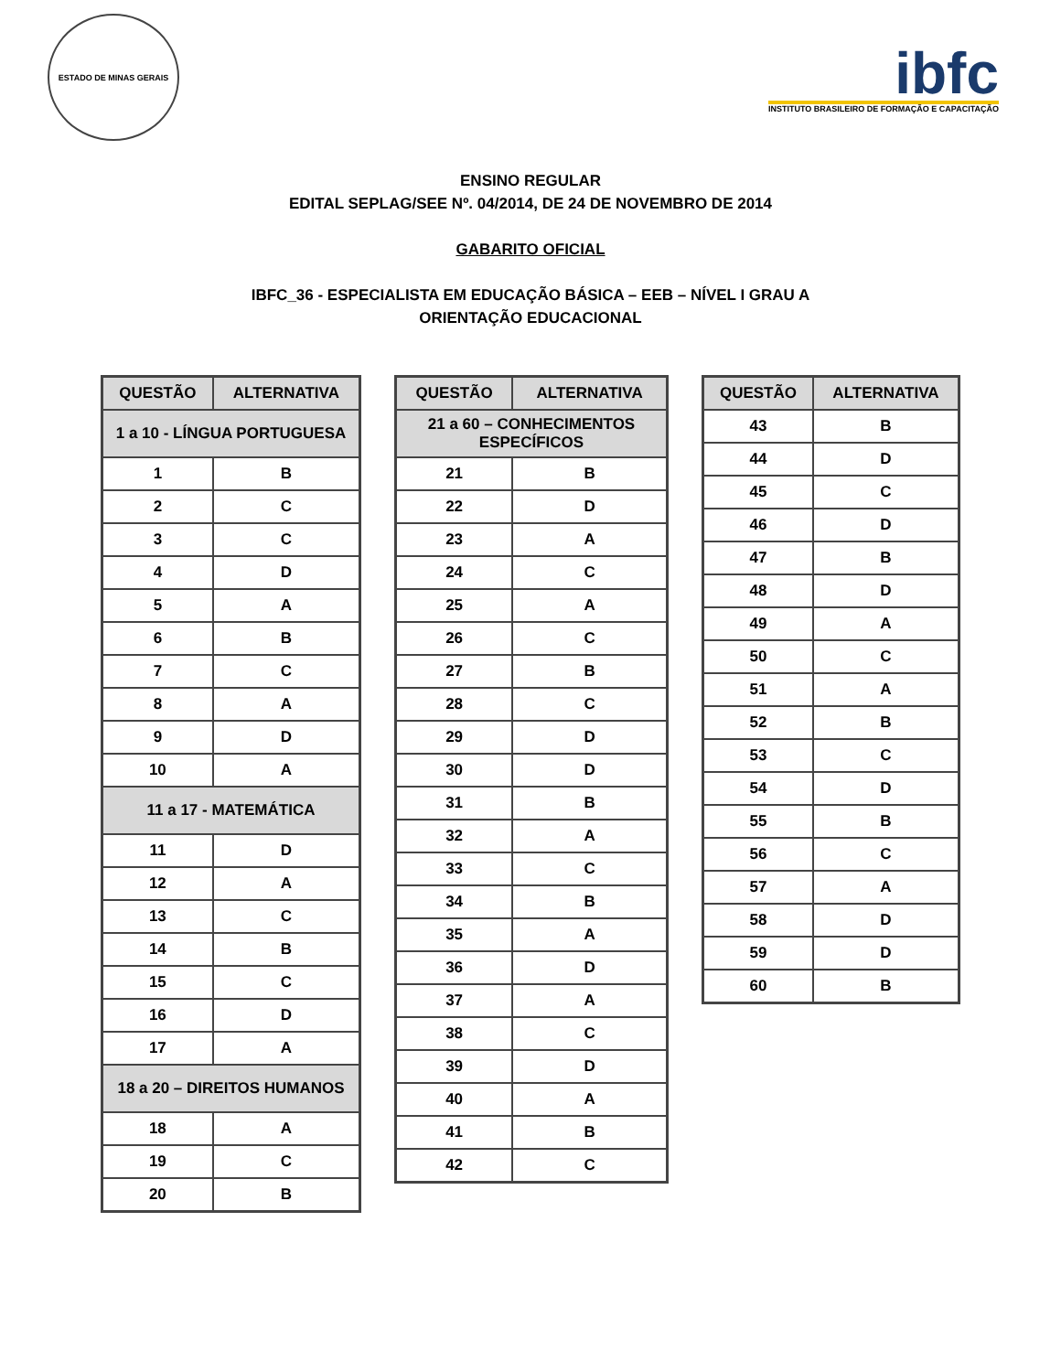ESTADO DE MINAS GERAIS
ibfc
INSTITUTO BRASILEIRO DE FORMAÇÃO E CAPACITAÇÃO
ENSINO REGULAR
EDITAL SEPLAG/SEE Nº. 04/2014, DE 24 DE NOVEMBRO DE 2014
GABARITO OFICIAL
IBFC_36 - ESPECIALISTA EM EDUCAÇÃO BÁSICA – EEB – NÍVEL I GRAU A
ORIENTAÇÃO EDUCACIONAL
| QUESTÃO | ALTERNATIVA |
| --- | --- |
| 1 a 10 - LÍNGUA PORTUGUESA | |
| 1 | B |
| 2 | C |
| 3 | C |
| 4 | D |
| 5 | A |
| 6 | B |
| 7 | C |
| 8 | A |
| 9 | D |
| 10 | A |
| 11 a 17 - MATEMÁTICA | |
| 11 | D |
| 12 | A |
| 13 | C |
| 14 | B |
| 15 | C |
| 16 | D |
| 17 | A |
| 18 a 20 – DIREITOS HUMANOS | |
| 18 | A |
| 19 | C |
| 20 | B |
| QUESTÃO | ALTERNATIVA |
| --- | --- |
| 21 a 60 – CONHECIMENTOS ESPECÍFICOS | |
| 21 | B |
| 22 | D |
| 23 | A |
| 24 | C |
| 25 | A |
| 26 | C |
| 27 | B |
| 28 | C |
| 29 | D |
| 30 | D |
| 31 | B |
| 32 | A |
| 33 | C |
| 34 | B |
| 35 | A |
| 36 | D |
| 37 | A |
| 38 | C |
| 39 | D |
| 40 | A |
| 41 | B |
| 42 | C |
| QUESTÃO | ALTERNATIVA |
| --- | --- |
| 43 | B |
| 44 | D |
| 45 | C |
| 46 | D |
| 47 | B |
| 48 | D |
| 49 | A |
| 50 | C |
| 51 | A |
| 52 | B |
| 53 | C |
| 54 | D |
| 55 | B |
| 56 | C |
| 57 | A |
| 58 | D |
| 59 | D |
| 60 | B |